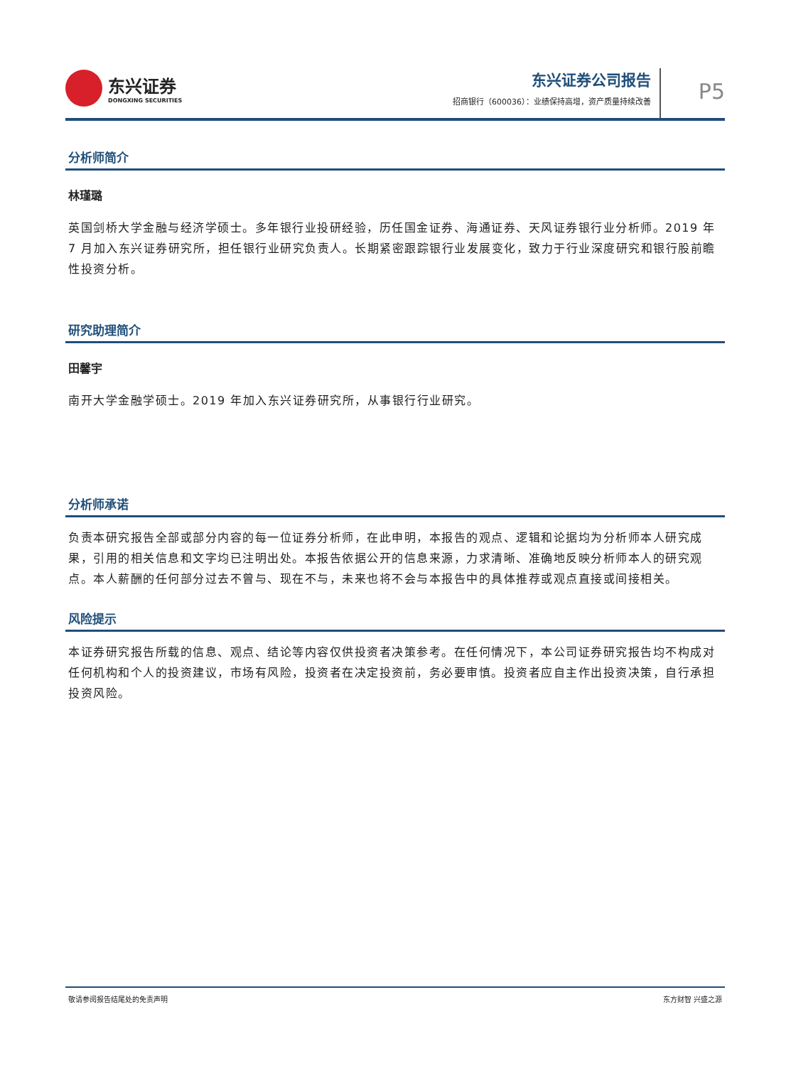东兴证券
DONGXING SECURITIES
东兴证券公司报告
招商银行（600036）：业绩保持高增，资产质量持续改善
P5
分析师简介
林瑾璐
英国剑桥大学金融与经济学硕士。多年银行业投研经验，历任国金证券、海通证券、天风证券银行业分析师。2019 年 7 月加入东兴证券研究所，担任银行业研究负责人。长期紧密跟踪银行业发展变化，致力于行业深度研究和银行股前瞻性投资分析。
研究助理简介
田馨宇
南开大学金融学硕士。2019 年加入东兴证券研究所，从事银行行业研究。
分析师承诺
负责本研究报告全部或部分内容的每一位证券分析师，在此申明，本报告的观点、逻辑和论据均为分析师本人研究成果，引用的相关信息和文字均已注明出处。本报告依据公开的信息来源，力求清晰、准确地反映分析师本人的研究观点。本人薪酬的任何部分过去不曾与、现在不与，未来也将不会与本报告中的具体推荐或观点直接或间接相关。
风险提示
本证券研究报告所载的信息、观点、结论等内容仅供投资者决策参考。在任何情况下，本公司证券研究报告均不构成对任何机构和个人的投资建议，市场有风险，投资者在决定投资前，务必要审慎。投资者应自主作出投资决策，自行承担投资风险。
敬请参阅报告结尾处的免责声明 东方财智 兴盛之源